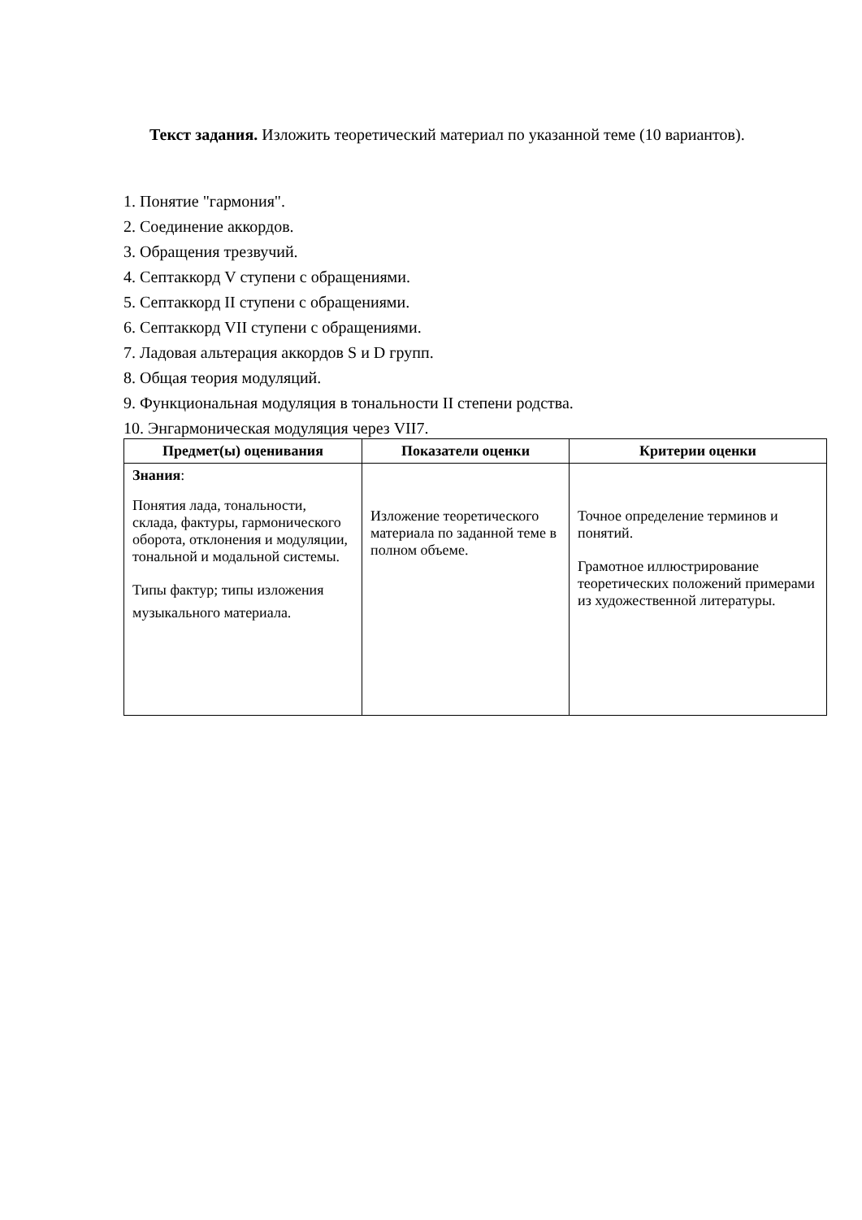Текст задания. Изложить теоретический материал по указанной теме (10 вариантов).
1. Понятие "гармония".
2. Соединение аккордов.
3. Обращения трезвучий.
4. Септаккорд V ступени с обращениями.
5. Септаккорд II ступени с обращениями.
6. Септаккорд VII ступени с обращениями.
7. Ладовая альтерация аккордов S и D групп.
8. Общая теория модуляций.
9. Функциональная модуляция в тональности II степени родства.
10. Энгармоническая модуляция через VII7.
| Предмет(ы) оценивания | Показатели оценки | Критерии оценки |
| --- | --- | --- |
| Знания : Понятия лада, тональности, склада, фактуры, гармонического оборота, отклонения и модуляции, тональной и модальной системы. Типы фактур; типы изложения музыкального материала. | Изложение теоретического материала по заданной теме в полном объеме. | Точное определение терминов и понятий. Грамотное иллюстрирование теоретических положений примерами из художественной литературы. |